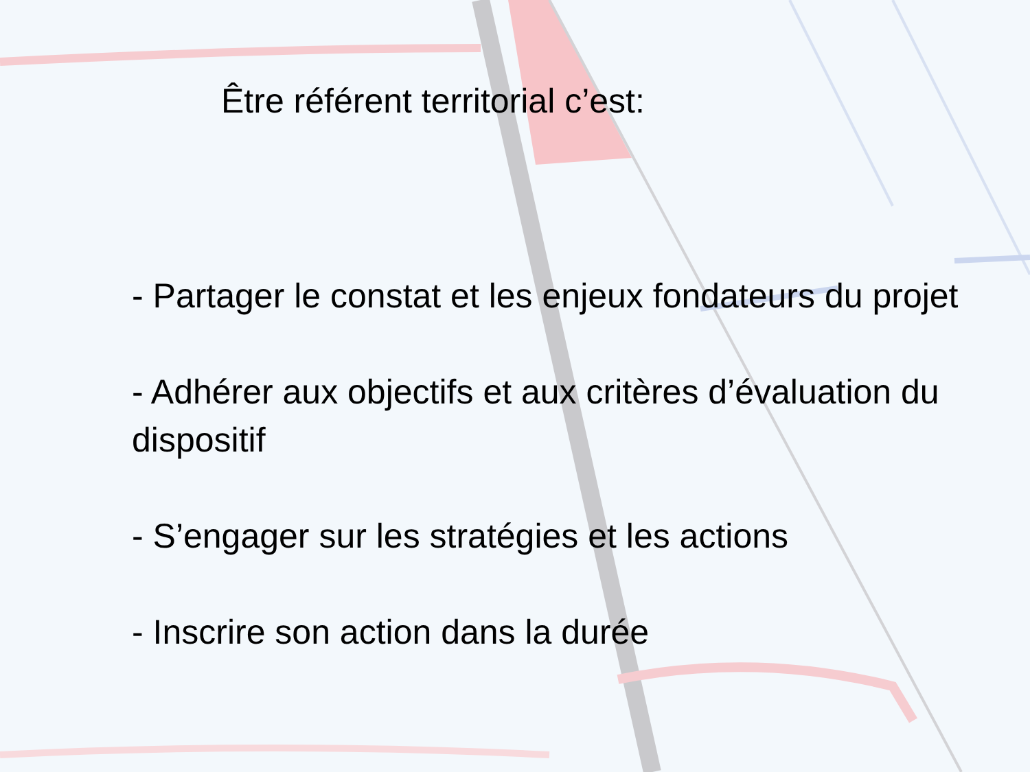Être référent territorial c’est:
- Partager le constat et les enjeux fondateurs du projet
- Adhérer aux objectifs et aux critères d’évaluation du dispositif
- S’engager sur les stratégies et les actions
- Inscrire son action dans la durée